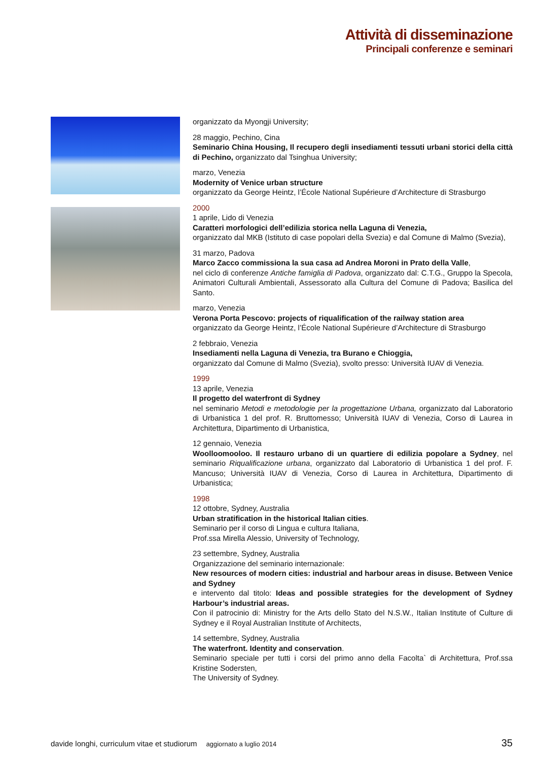Attività di disseminazione
Principali conferenze e seminari
organizzato da Myongji University;
28 maggio, Pechino, Cina
Seminario China Housing, Il recupero degli insediamenti tessuti urbani storici della città di Pechino, organizzato dal Tsinghua University;
marzo, Venezia
Modernity of Venice urban structure
organizzato da George Heintz, l’École National Supérieure d’Architecture di Strasburgo
2000
1 aprile, Lido di Venezia
Caratteri morfologici dell’edilizia storica nella Laguna di Venezia,
organizzato dal MKB (Istituto di case popolari della Svezia) e dal Comune di Malmo (Svezia),
31 marzo, Padova
Marco Zacco commissiona la sua casa ad Andrea Moroni in Prato della Valle,
nel ciclo di conferenze Antiche famiglia di Padova, organizzato dal: C.T.G., Gruppo la Specola, Animatori Culturali Ambientali, Assessorato alla Cultura del Comune di Padova; Basilica del Santo.
marzo, Venezia
Verona Porta Pescovo: projects of riqualification of the railway station area
organizzato da George Heintz, l’École National Supérieure d’Architecture di Strasburgo
2 febbraio, Venezia
Insediamenti nella Laguna di Venezia, tra Burano e Chioggia,
organizzato dal Comune di Malmo (Svezia), svolto presso: Università IUAV di Venezia.
1999
13 aprile, Venezia
Il progetto del waterfront di Sydney
nel seminario Metodi e metodologie per la progettazione Urbana, organizzato dal Laboratorio di Urbanistica 1 del prof. R. Bruttomesso; Università IUAV di Venezia, Corso di Laurea in Architettura, Dipartimento di Urbanistica,
12 gennaio, Venezia
Woolloomooloo. Il restauro urbano di un quartiere di edilizia popolare a Sydney, nel seminario Riqualificazione urbana, organizzato dal Laboratorio di Urbanistica 1 del prof. F. Mancuso; Università IUAV di Venezia, Corso di Laurea in Architettura, Dipartimento di Urbanistica;
1998
12 ottobre, Sydney, Australia
Urban stratification in the historical Italian cities.
Seminario per il corso di Lingua e cultura Italiana,
Prof.ssa Mirella Alessio, University of Technology,
23 settembre, Sydney, Australia
Organizzazione del seminario internazionale:
New resources of modern cities: industrial and harbour areas in disuse. Between Venice and Sydney
e intervento dal titolo: Ideas and possible strategies for the development of Sydney Harbour’s industrial areas.
Con il patrocinio di: Ministry for the Arts dello Stato del N.S.W., Italian Institute of Culture di Sydney e il Royal Australian Institute of Architects,
14 settembre, Sydney, Australia
The waterfront. Identity and conservation.
Seminario speciale per tutti i corsi del primo anno della Facolta` di Architettura, Prof.ssa Kristine Sodersten,
The University of Sydney.
davide longhi, curriculum vitae et studiorum aggiornato a luglio 2014 35